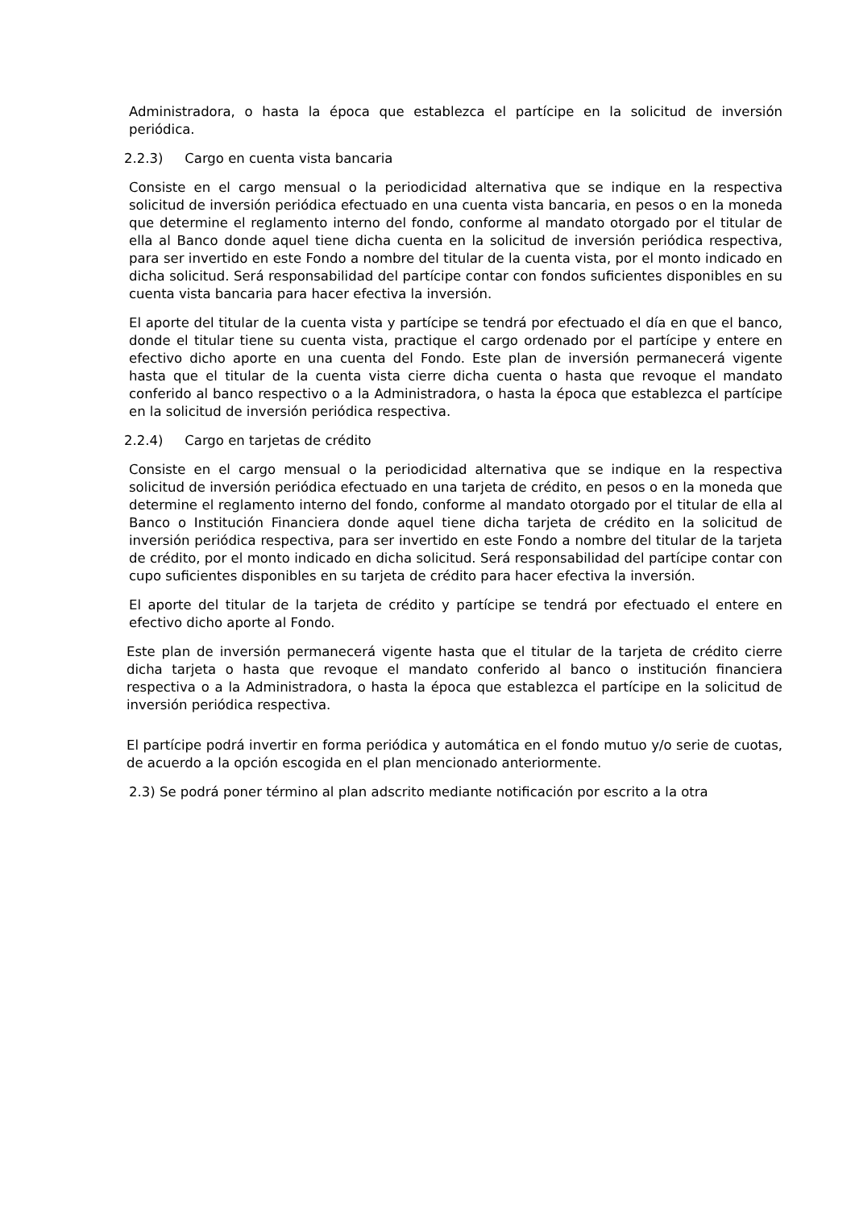Administradora, o hasta la época que establezca el partícipe en la solicitud de inversión periódica.
2.2.3) Cargo en cuenta vista bancaria
Consiste en el cargo mensual o la periodicidad alternativa que se indique en la respectiva solicitud de inversión periódica efectuado en una cuenta vista bancaria, en pesos o en la moneda que determine el reglamento interno del fondo, conforme al mandato otorgado por el titular de ella al Banco donde aquel tiene dicha cuenta en la solicitud de inversión periódica respectiva, para ser invertido en este Fondo a nombre del titular de la cuenta vista, por el monto indicado en dicha solicitud. Será responsabilidad del partícipe contar con fondos suficientes disponibles en su cuenta vista bancaria para hacer efectiva la inversión.
El aporte del titular de la cuenta vista y partícipe se tendrá por efectuado el día en que el banco, donde el titular tiene su cuenta vista, practique el cargo ordenado por el partícipe y entere en efectivo dicho aporte en una cuenta del Fondo. Este plan de inversión permanecerá vigente hasta que el titular de la cuenta vista cierre dicha cuenta o hasta que revoque el mandato conferido al banco respectivo o a la Administradora, o hasta la época que establezca el partícipe en la solicitud de inversión periódica respectiva.
2.2.4) Cargo en tarjetas de crédito
Consiste en el cargo mensual o la periodicidad alternativa que se indique en la respectiva solicitud de inversión periódica efectuado en una tarjeta de crédito, en pesos o en la moneda que determine el reglamento interno del fondo, conforme al mandato otorgado por el titular de ella al Banco o Institución Financiera donde aquel tiene dicha tarjeta de crédito en la solicitud de inversión periódica respectiva, para ser invertido en este Fondo a nombre del titular de la tarjeta de crédito, por el monto indicado en dicha solicitud. Será responsabilidad del partícipe contar con cupo suficientes disponibles en su tarjeta de crédito para hacer efectiva la inversión.
El aporte del titular de la tarjeta de crédito y partícipe se tendrá por efectuado el entere en efectivo dicho aporte al Fondo.
Este plan de inversión permanecerá vigente hasta que el titular de la tarjeta de crédito cierre dicha tarjeta o hasta que revoque el mandato conferido al banco o institución financiera respectiva o a la Administradora, o hasta la época que establezca el partícipe en la solicitud de inversión periódica respectiva.
El partícipe podrá invertir en forma periódica y automática en el fondo mutuo y/o serie de cuotas, de acuerdo a la opción escogida en el plan mencionado anteriormente.
2.3) Se podrá poner término al plan adscrito mediante notificación por escrito a la otra